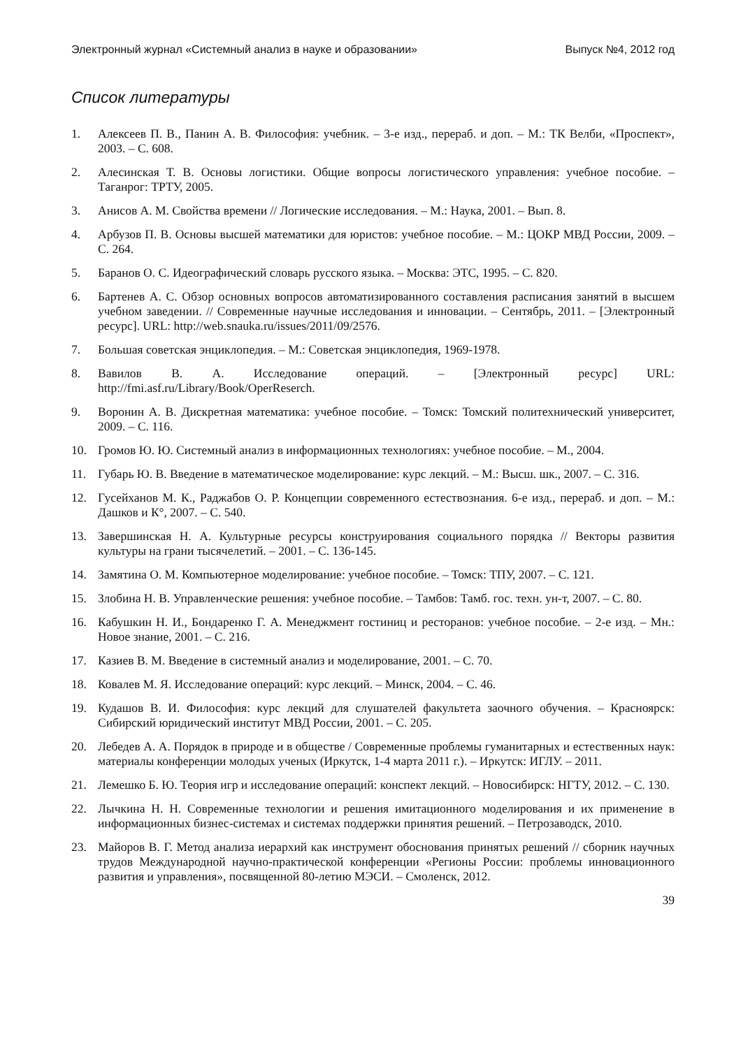Электронный журнал «Системный анализ в науке и образовании» Выпуск №4, 2012 год
Список литературы
1. Алексеев П. В., Панин А. В. Философия: учебник. – 3-е изд., перераб. и доп. – М.: ТК Велби, «Проспект», 2003. – С. 608.
2. Алесинская Т. В. Основы логистики. Общие вопросы логистического управления: учебное пособие. – Таганрог: ТРТУ, 2005.
3. Анисов А. М. Свойства времени // Логические исследования. – М.: Наука, 2001. – Вып. 8.
4. Арбузов П. В. Основы высшей математики для юристов: учебное пособие. – М.: ЦОКР МВД России, 2009. – С. 264.
5. Баранов О. С. Идеографический словарь русского языка. – Москва: ЭТС, 1995. – С. 820.
6. Бартенев А. С. Обзор основных вопросов автоматизированного составления расписания занятий в высшем учебном заведении. // Современные научные исследования и инновации. – Сентябрь, 2011. – [Электронный ресурс]. URL: http://web.snauka.ru/issues/2011/09/2576.
7. Большая советская энциклопедия. – М.: Советская энциклопедия, 1969-1978.
8. Вавилов В. А. Исследование операций. – [Электронный ресурс] URL: http://fmi.asf.ru/Library/Book/OperReserch.
9. Воронин А. В. Дискретная математика: учебное пособие. – Томск: Томский политехнический университет, 2009. – С. 116.
10. Громов Ю. Ю. Системный анализ в информационных технологиях: учебное пособие. – М., 2004.
11. Губарь Ю. В. Введение в математическое моделирование: курс лекций. – М.: Высш. шк., 2007. – С. 316.
12. Гусейханов М. К., Раджабов О. Р. Концепции современного естествознания. 6-е изд., перераб. и доп. – М.: Дашков и К°, 2007. – С. 540.
13. Завершинская Н. А. Культурные ресурсы конструирования социального порядка // Векторы развития культуры на грани тысячелетий. – 2001. – С. 136-145.
14. Замятина О. М. Компьютерное моделирование: учебное пособие. – Томск: ТПУ, 2007. – С. 121.
15. Злобина Н. В. Управленческие решения: учебное пособие. – Тамбов: Тамб. гос. техн. ун-т, 2007. – С. 80.
16. Кабушкин Н. И., Бондаренко Г. А. Менеджмент гостиниц и ресторанов: учебное пособие. – 2-е изд. – Мн.: Новое знание, 2001. – С. 216.
17. Казиев В. М. Введение в системный анализ и моделирование, 2001. – С. 70.
18. Ковалев М. Я. Исследование операций: курс лекций. – Минск, 2004. – С. 46.
19. Кудашов В. И. Философия: курс лекций для слушателей факультета заочного обучения. – Красноярск: Сибирский юридический институт МВД России, 2001. – С. 205.
20. Лебедев А. А. Порядок в природе и в обществе / Современные проблемы гуманитарных и естественных наук: материалы конференции молодых ученых (Иркутск, 1-4 марта 2011 г.). – Иркутск: ИГЛУ. – 2011.
21. Лемешко Б. Ю. Теория игр и исследование операций: конспект лекций. – Новосибирск: НГТУ, 2012. – С. 130.
22. Лычкина Н. Н. Современные технологии и решения имитационного моделирования и их применение в информационных бизнес-системах и системах поддержки принятия решений. – Петрозаводск, 2010.
23. Майоров В. Г. Метод анализа иерархий как инструмент обоснования принятых решений // сборник научных трудов Международной научно-практической конференции «Регионы России: проблемы инновационного развития и управления», посвященной 80-летию МЭСИ. – Смоленск, 2012.
39